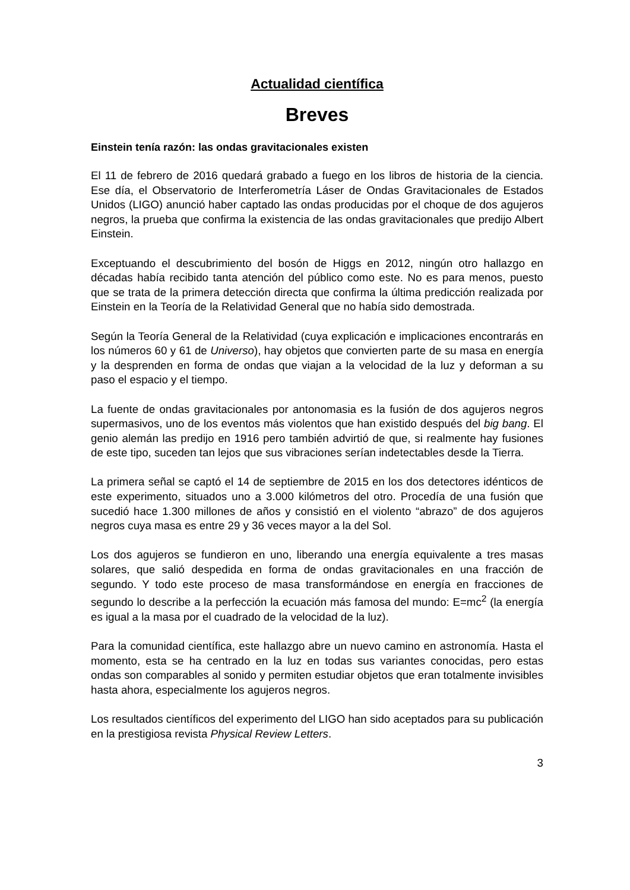Actualidad científica
Breves
Einstein tenía razón: las ondas gravitacionales existen
El 11 de febrero de 2016 quedará grabado a fuego en los libros de historia de la ciencia. Ese día, el Observatorio de Interferometría Láser de Ondas Gravitacionales de Estados Unidos (LIGO) anunció haber captado las ondas producidas por el choque de dos agujeros negros, la prueba que confirma la existencia de las ondas gravitacionales que predijo Albert Einstein.
Exceptuando el descubrimiento del bosón de Higgs en 2012, ningún otro hallazgo en décadas había recibido tanta atención del público como este. No es para menos, puesto que se trata de la primera detección directa que confirma la última predicción realizada por Einstein en la Teoría de la Relatividad General que no había sido demostrada.
Según la Teoría General de la Relatividad (cuya explicación e implicaciones encontrarás en los números 60 y 61 de Universo), hay objetos que convierten parte de su masa en energía y la desprenden en forma de ondas que viajan a la velocidad de la luz y deforman a su paso el espacio y el tiempo.
La fuente de ondas gravitacionales por antonomasia es la fusión de dos agujeros negros supermasivos, uno de los eventos más violentos que han existido después del big bang. El genio alemán las predijo en 1916 pero también advirtió de que, si realmente hay fusiones de este tipo, suceden tan lejos que sus vibraciones serían indetectables desde la Tierra.
La primera señal se captó el 14 de septiembre de 2015 en los dos detectores idénticos de este experimento, situados uno a 3.000 kilómetros del otro. Procedía de una fusión que sucedió hace 1.300 millones de años y consistió en el violento “abrazo” de dos agujeros negros cuya masa es entre 29 y 36 veces mayor a la del Sol.
Los dos agujeros se fundieron en uno, liberando una energía equivalente a tres masas solares, que salió despedida en forma de ondas gravitacionales en una fracción de segundo. Y todo este proceso de masa transformándose en energía en fracciones de segundo lo describe a la perfección la ecuación más famosa del mundo: E=mc<sup>2</sup> (la energía es igual a la masa por el cuadrado de la velocidad de la luz).
Para la comunidad científica, este hallazgo abre un nuevo camino en astronomía. Hasta el momento, esta se ha centrado en la luz en todas sus variantes conocidas, pero estas ondas son comparables al sonido y permiten estudiar objetos que eran totalmente invisibles hasta ahora, especialmente los agujeros negros.
Los resultados científicos del experimento del LIGO han sido aceptados para su publicación en la prestigiosa revista Physical Review Letters.
3